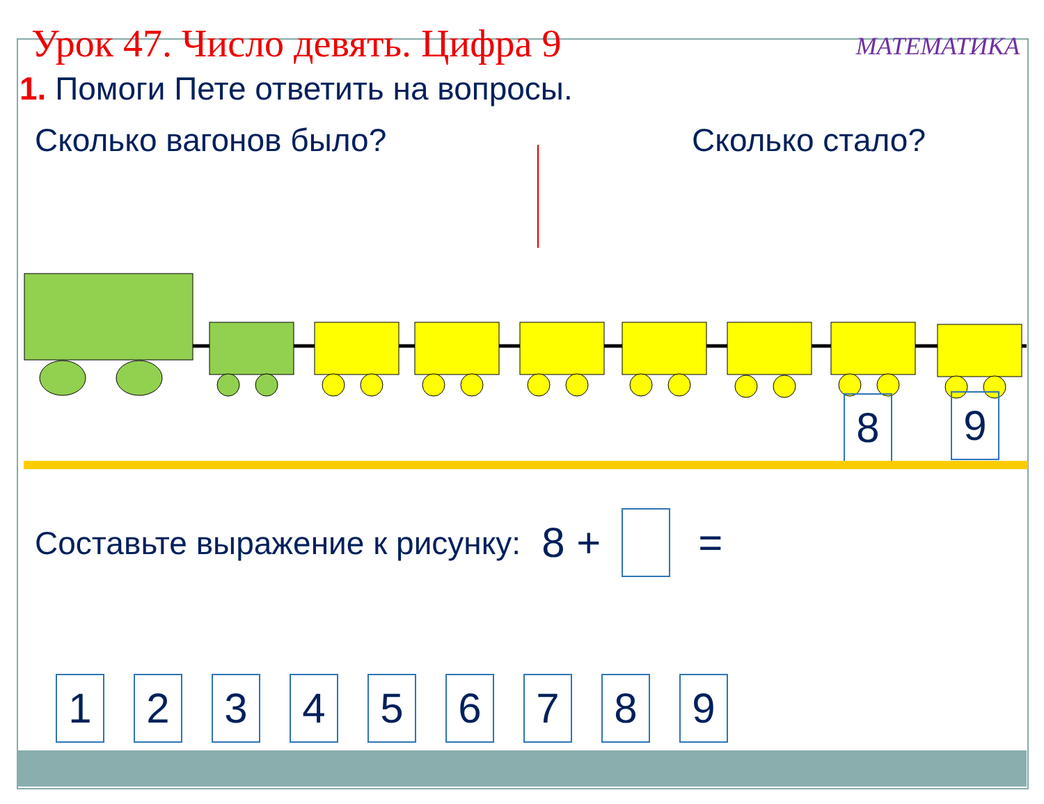Урок 47. Число девять. Цифра 9
МАТЕМАТИКА
1. Помоги Пете ответить на вопросы.
Сколько вагонов было? Сколько стало?
8 9
Составьте выражение к рисунку: 8 + =
123456789